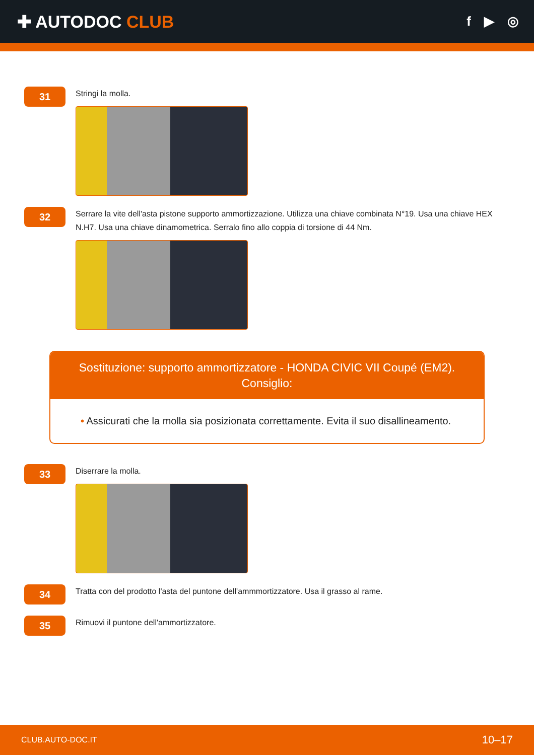✚ AUTODOC CLUB
f ▶ ◎
31
Stringi la molla.
32
Serrare la vite dell'asta pistone supporto ammortizzazione. Utilizza una chiave combinata N°19. Usa una chiave HEX N.H7. Usa una chiave dinamometrica. Serralo fino allo coppia di torsione di 44 Nm.
Sostituzione: supporto ammortizzatore - HONDA CIVIC VII Coupé (EM2).
Consiglio:
• Assicurati che la molla sia posizionata correttamente. Evita il suo disallineamento.
33
Diserrare la molla.
34
Tratta con del prodotto l'asta del puntone dell'ammmortizzatore. Usa il grasso al rame.
35
Rimuovi il puntone dell'ammortizzatore.
CLUB.AUTO-DOC.IT 10–17